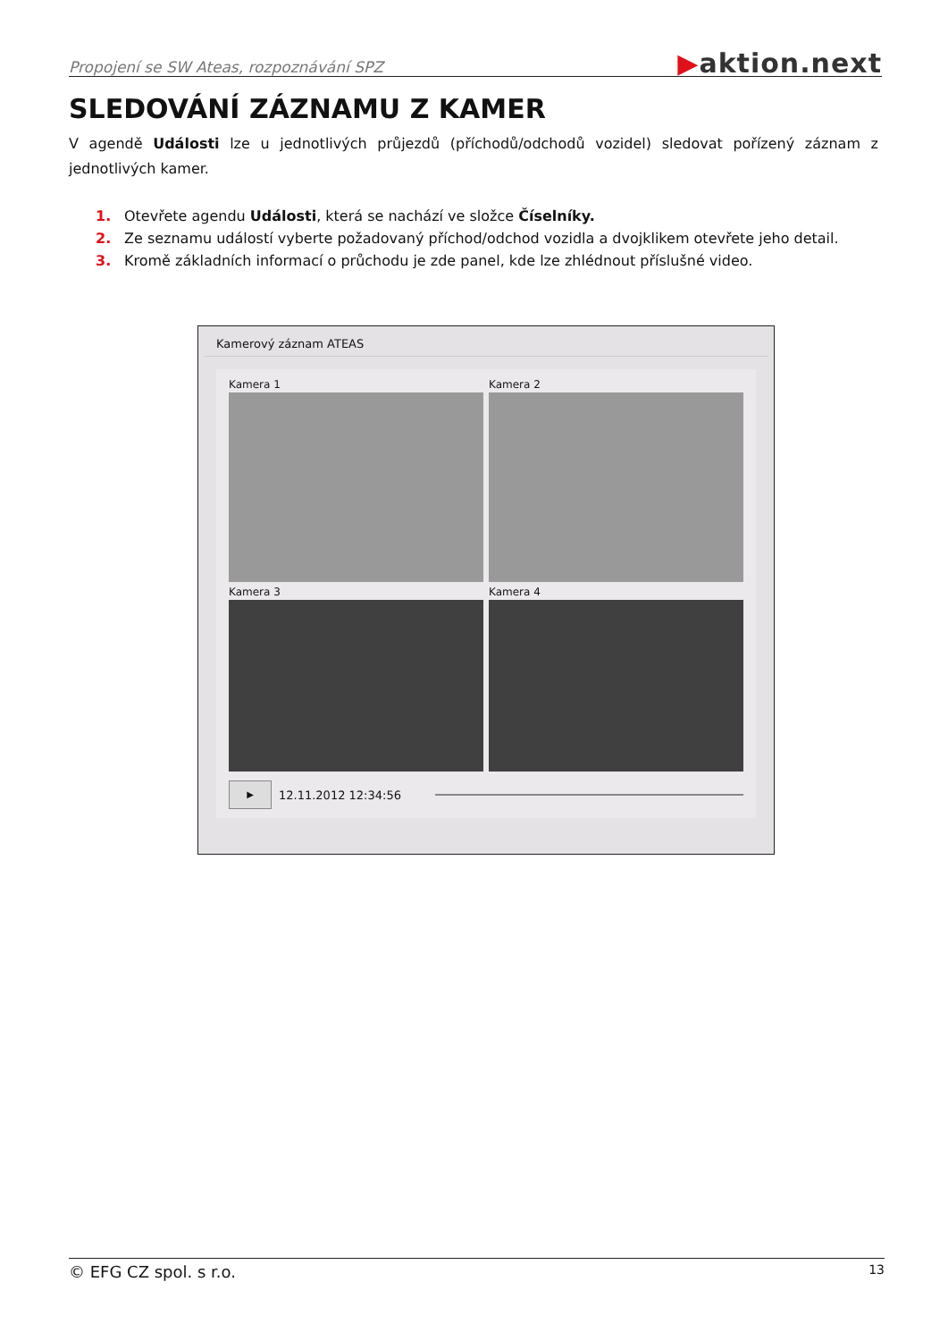Propojení se SW Ateas, rozpoznávání SPZ
▶aktion.next
SLEDOVÁNÍ ZÁZNAMU Z KAMER
V agendě Události lze u jednotlivých průjezdů (příchodů/odchodů vozidel) sledovat pořízený záznam z jednotlivých kamer.
1. Otevřete agendu Události, která se nachází ve složce Číselníky.
2. Ze seznamu událostí vyberte požadovaný příchod/odchod vozidla a dvojklikem otevřete jeho detail.
3. Kromě základních informací o průchodu je zde panel, kde lze zhlédnout příslušné video.
Kamerový záznam ATEAS
Kamera 1
Kamera 2
Kamera 3
Kamera 4
▶
12.11.2012 12:34:56
© EFG CZ spol. s r.o. 13